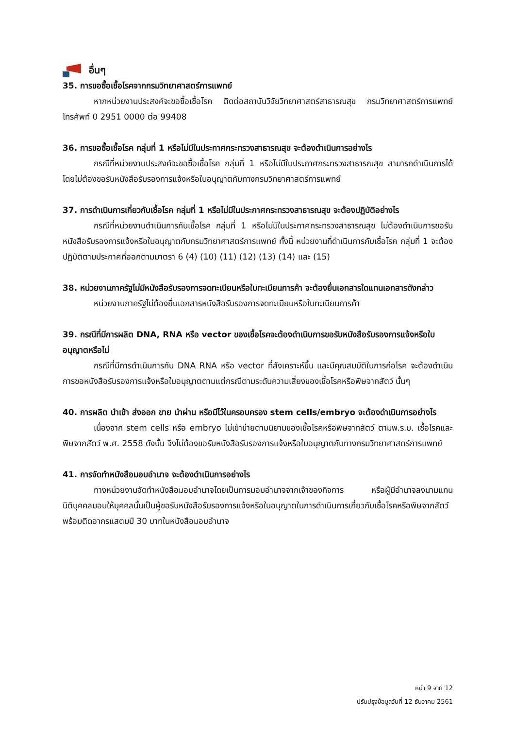อื่นๆ
35. การขอซื้อเชื้อโรคจากกรมวิทยาศาสตร์การแพทย์
หากหน่วยงานประสงค์จะขอซื้อเชื้อโรค ติดต่อสถาบันวิจัยวิทยาศาสตร์สาธารณสุข กรมวิทยาศาสตร์การแพทย์ โทรศัพท์ 0 2951 0000 ต่อ 99408
36. การขอซื้อเชื้อโรค กลุ่มที่ 1 หรือไม่มีในประกาศกระทรวงสาธารณสุข จะต้องดำเนินการอย่างไร
กรณีที่หน่วยงานประสงค์จะขอซื้อเชื้อโรค กลุ่มที่ 1 หรือไม่มีในประกาศกระทรวงสาธารณสุข สามารถดำเนินการได้โดยไม่ต้องขอรับหนังสือรับรองการแจ้งหรือใบอนุญาตกับทางกรมวิทยาศาสตร์การแพทย์
37. การดำเนินการเกี่ยวกับเชื้อโรค กลุ่มที่ 1 หรือไม่มีในประกาศกระทรวงสาธารณสุข จะต้องปฏิบัติอย่างไร
กรณีที่หน่วยงานดำเนินการกับเชื้อโรค กลุ่มที่ 1 หรือไม่มีในประกาศกระทรวงสาธารณสุข ไม่ต้องดำเนินการขอรับหนังสือรับรองการแจ้งหรือใบอนุญาตกับกรมวิทยาศาสตร์การแพทย์ ทั้งนี้ หน่วยงานที่ดำเนินการกับเชื้อโรค กลุ่มที่ 1 จะต้องปฏิบัติตามประกาศที่ออกตามมาตรา 6 (4) (10) (11) (12) (13) (14) และ (15)
38. หน่วยงานภาครัฐไม่มีหนังสือรับรองการจดทะเบียนหรือใบทะเบียนการค้า จะต้องยื่นเอกสารใดแทนเอกสารดังกล่าว
หน่วยงานภาครัฐไม่ต้องยื่นเอกสารหนังสือรับรองการจดทะเบียนหรือใบทะเบียนการค้า
39. กรณีที่มีการผลิต DNA, RNA หรือ vector ของเชื้อโรคจะต้องดำเนินการขอรับหนังสือรับรองการแจ้งหรือใบอนุญาตหรือไม่
กรณีที่มีการดำเนินการกับ DNA RNA หรือ vector ที่สังเคราะห์ขึ้น และมีคุณสมบัติในการก่อโรค จะต้องดำเนินการขอหนังสือรับรองการแจ้งหรือใบอนุญาตตามแต่กรณีตามระดับความเสี่ยงของเชื้อโรคหรือพิษจากสัตว์ นั้นๆ
40. การผลิต นำเข้า ส่งออก ขาย นำผ่าน หรือมีไว้ในครอบครอง stem cells/embryo จะต้องดำเนินการอย่างไร
เนื่องจาก stem cells หรือ embryo ไม่เข้าข่ายตามนิยามของเชื้อโรคหรือพิษจากสัตว์ ตามพ.ร.บ. เชื้อโรคและพิษจากสัตว์ พ.ศ. 2558 ดังนั้น จึงไม่ต้องขอรับหนังสือรับรองการแจ้งหรือใบอนุญาตกับทางกรมวิทยาศาสตร์การแพทย์
41. การจัดทำหนังสือมอบอำนาจ จะต้องดำเนินการอย่างไร
ทางหน่วยงานจัดทำหนังสือมอบอำนาจโดยเป็นการมอบอำนาจจากเจ้าของกิจการ หรือผู้มีอำนาจลงนามแทนนิติบุคคลมอบให้บุคคลนั้นเป็นผู้ขอรับหนังสือรับรองการแจ้งหรือใบอนุญาตในการดำเนินการเกี่ยวกับเชื้อโรคหรือพิษจากสัตว์ พร้อมติดอากรแสตมป์ 30 บาทในหนังสือมอบอำนาจ
หน้า 9 จาก 12
ปรับปรุงข้อมูลวันที่ 12 ธันวาคม 2561